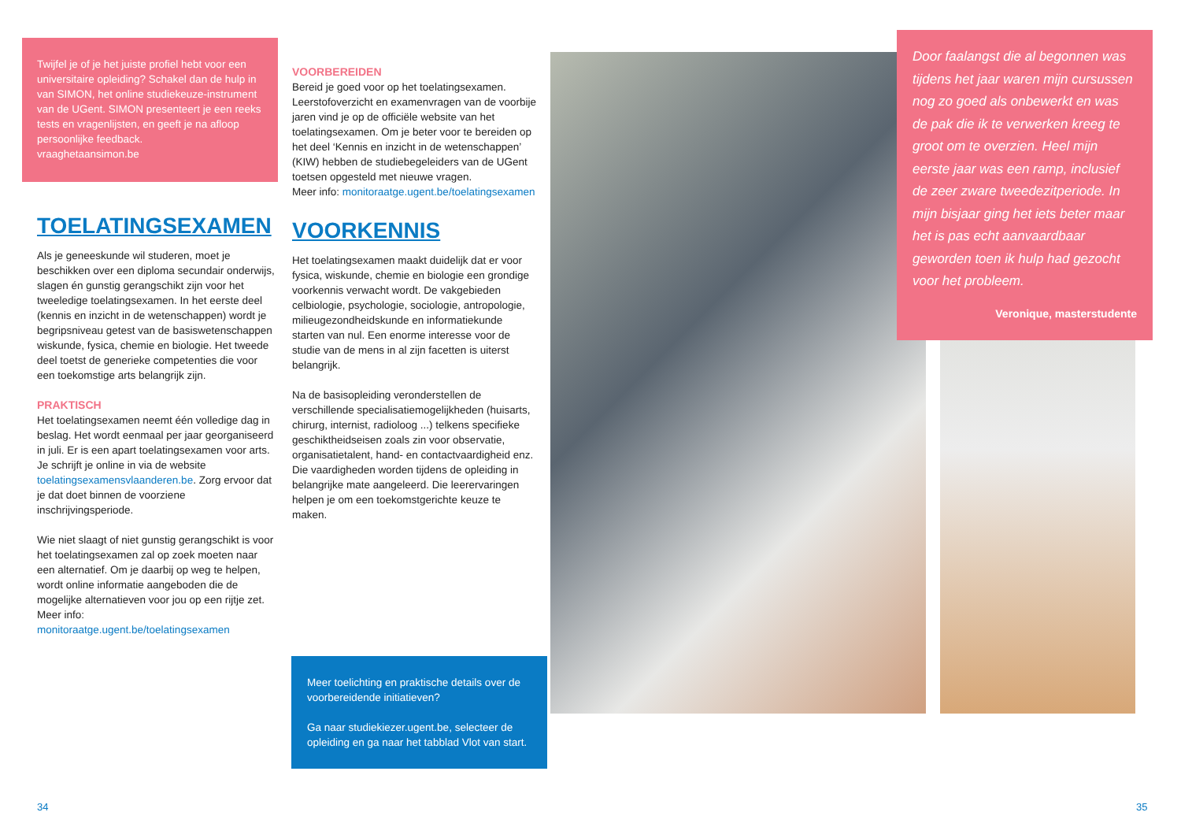Twijfel je of je het juiste profiel hebt voor een universitaire opleiding? Schakel dan de hulp in van SIMON, het online studiekeuze-instrument van de UGent. SIMON presenteert je een reeks tests en vragenlijsten, en geeft je na afloop persoonlijke feedback.
vraaghetaansimon.be
TOELATINGSEXAMEN
Als je geneeskunde wil studeren, moet je beschikken over een diploma secundair onderwijs, slagen én gunstig gerangschikt zijn voor het tweeledige toelatingsexamen. In het eerste deel (kennis en inzicht in de wetenschappen) wordt je begripsniveau getest van de basiswetenschappen wiskunde, fysica, chemie en biologie. Het tweede deel toetst de generieke competenties die voor een toekomstige arts belangrijk zijn.
PRAKTISCH
Het toelatingsexamen neemt één volledige dag in beslag. Het wordt eenmaal per jaar georganiseerd in juli. Er is een apart toelatingsexamen voor arts. Je schrijft je online in via de website toelatingsexamensvlaanderen.be. Zorg ervoor dat je dat doet binnen de voorziene inschrijvingsperiode.
Wie niet slaagt of niet gunstig gerangschikt is voor het toelatingsexamen zal op zoek moeten naar een alternatief. Om je daarbij op weg te helpen, wordt online informatie aangeboden die de mogelijke alternatieven voor jou op een rijtje zet.
Meer info: monitoraatge.ugent.be/toelatingsexamen
VOORBEREIDEN
Bereid je goed voor op het toelatingsexamen. Leerstofoverzicht en examenvragen van de voorbije jaren vind je op de officiële website van het toelatingsexamen. Om je beter voor te bereiden op het deel ‘Kennis en inzicht in de wetenschappen’ (KIW) hebben de studiebegeleiders van de UGent toetsen opgesteld met nieuwe vragen.
Meer info: monitoraatge.ugent.be/toelatingsexamen
VOORKENNIS
Het toelatingsexamen maakt duidelijk dat er voor fysica, wiskunde, chemie en biologie een grondige voorkennis verwacht wordt. De vakgebieden celbiologie, psychologie, sociologie, antropologie, milieugezondheidskunde en informatiekunde starten van nul. Een enorme interesse voor de studie van de mens in al zijn facetten is uiterst belangrijk.
Na de basisopleiding veronderstellen de verschillende specialisatiemogelijkheden (huisarts, chirurg, internist, radioloog ...) telkens specifieke geschiktheidseisen zoals zin voor observatie, organisatietalent, hand- en contactvaardigheid enz. Die vaardigheden worden tijdens de opleiding in belangrijke mate aangeleerd. Die leerervaringen helpen je om een toekomstgerichte keuze te maken.
Meer toelichting en praktische details over de voorbereidende initiatieven?
Ga naar studiekiezer.ugent.be, selecteer de opleiding en ga naar het tabblad Vlot van start.
Door faalangst die al begonnen was tijdens het jaar waren mijn cursussen nog zo goed als onbewerkt en was de pak die ik te verwerken kreeg te groot om te overzien. Heel mijn eerste jaar was een ramp, inclusief de zeer zware tweedezitperiode. In mijn bisjaar ging het iets beter maar het is pas echt aanvaardbaar geworden toen ik hulp had gezocht voor het probleem.
Veronique, masterstudente
34 35